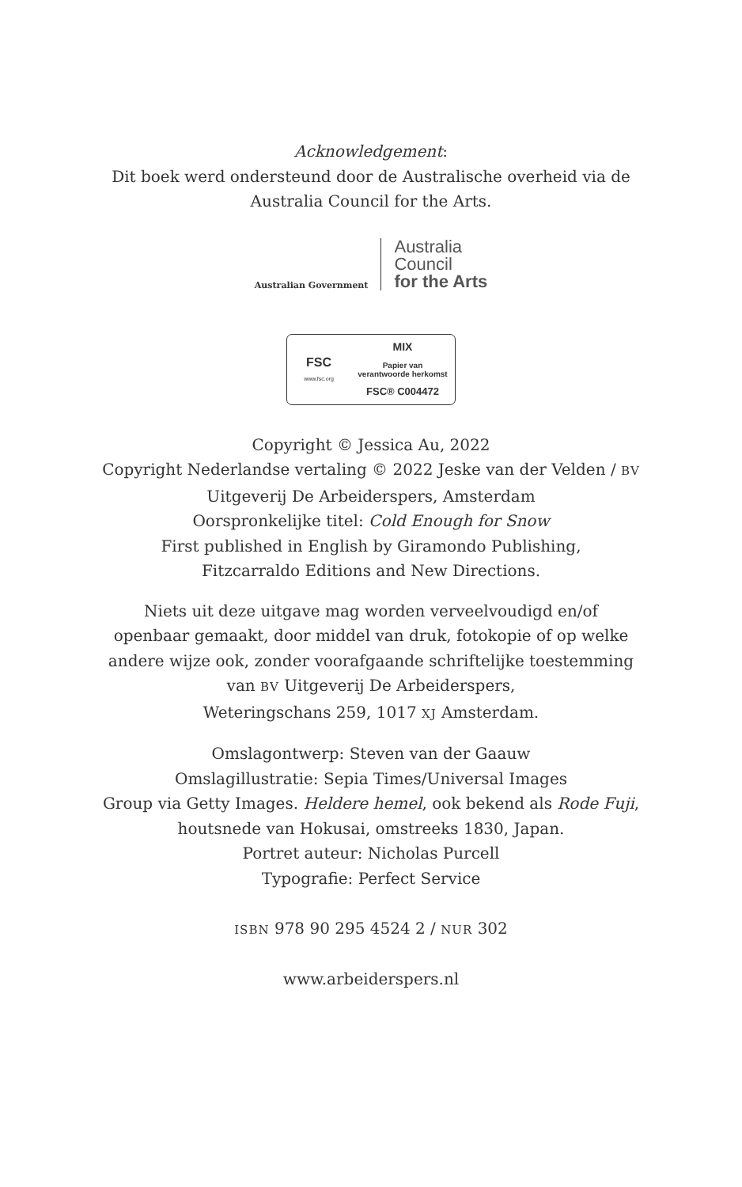Acknowledgement:
Dit boek werd ondersteund door de Australische overheid via de
Australia Council for the Arts.
Australian Government
Australia
Council
for the Arts
FSC
www.fsc.org
MIX
Papier van
verantwoorde herkomst
FSC® C004472
Copyright © Jessica Au, 2022
Copyright Nederlandse vertaling © 2022 Jeske van der Velden / BV
Uitgeverij De Arbeiderspers, Amsterdam
Oorspronkelijke titel: Cold Enough for Snow
First published in English by Giramondo Publishing,
Fitzcarraldo Editions and New Directions.
Niets uit deze uitgave mag worden verveelvoudigd en/of
openbaar gemaakt, door middel van druk, fotokopie of op welke
andere wijze ook, zonder voorafgaande schriftelijke toestemming
van BV Uitgeverij De Arbeiderspers,
Weteringschans 259, 1017 XJ Amsterdam.
Omslagontwerp: Steven van der Gaauw
Omslagillustratie: Sepia Times/Universal Images
Group via Getty Images. Heldere hemel, ook bekend als Rode Fuji,
houtsnede van Hokusai, omstreeks 1830, Japan.
Portret auteur: Nicholas Purcell
Typografie: Perfect Service
ISBN 978 90 295 4524 2 / NUR 302
www.arbeiderspers.nl